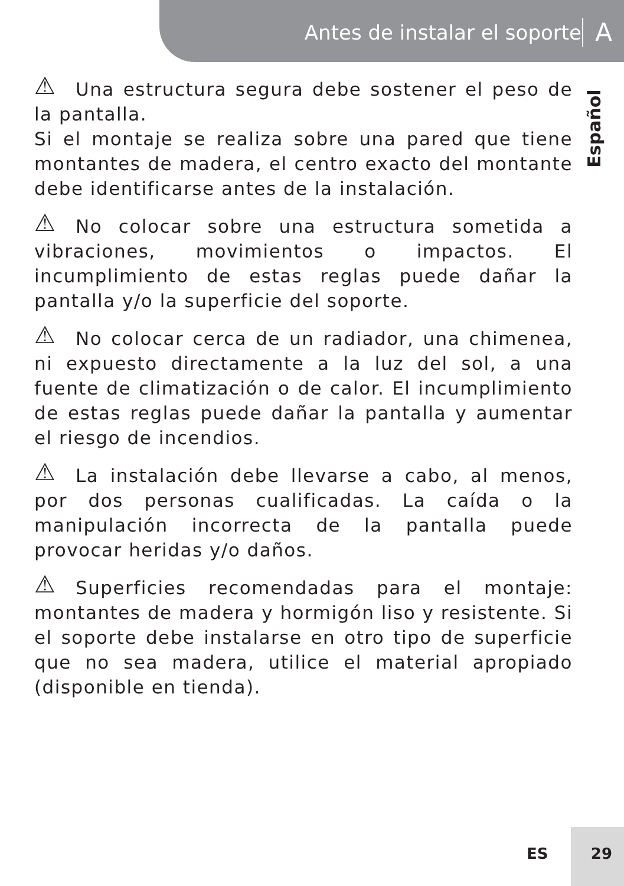Antes de instalar el soporte A
Español
⚠ Una estructura segura debe sostener el peso de la pantalla.
Si el montaje se realiza sobre una pared que tiene montantes de madera, el centro exacto del montante debe identificarse antes de la instalación.
⚠ No colocar sobre una estructura sometida a vibraciones, movimientos o impactos. El incumplimiento de estas reglas puede dañar la pantalla y/o la superficie del soporte.
⚠ No colocar cerca de un radiador, una chimenea, ni expuesto directamente a la luz del sol, a una fuente de climatización o de calor. El incumplimiento de estas reglas puede dañar la pantalla y aumentar el riesgo de incendios.
⚠ La instalación debe llevarse a cabo, al menos, por dos personas cualificadas. La caída o la manipulación incorrecta de la pantalla puede provocar heridas y/o daños.
⚠ Superficies recomendadas para el montaje: montantes de madera y hormigón liso y resistente. Si el soporte debe instalarse en otro tipo de superficie que no sea madera, utilice el material apropiado (disponible en tienda).
ES 29